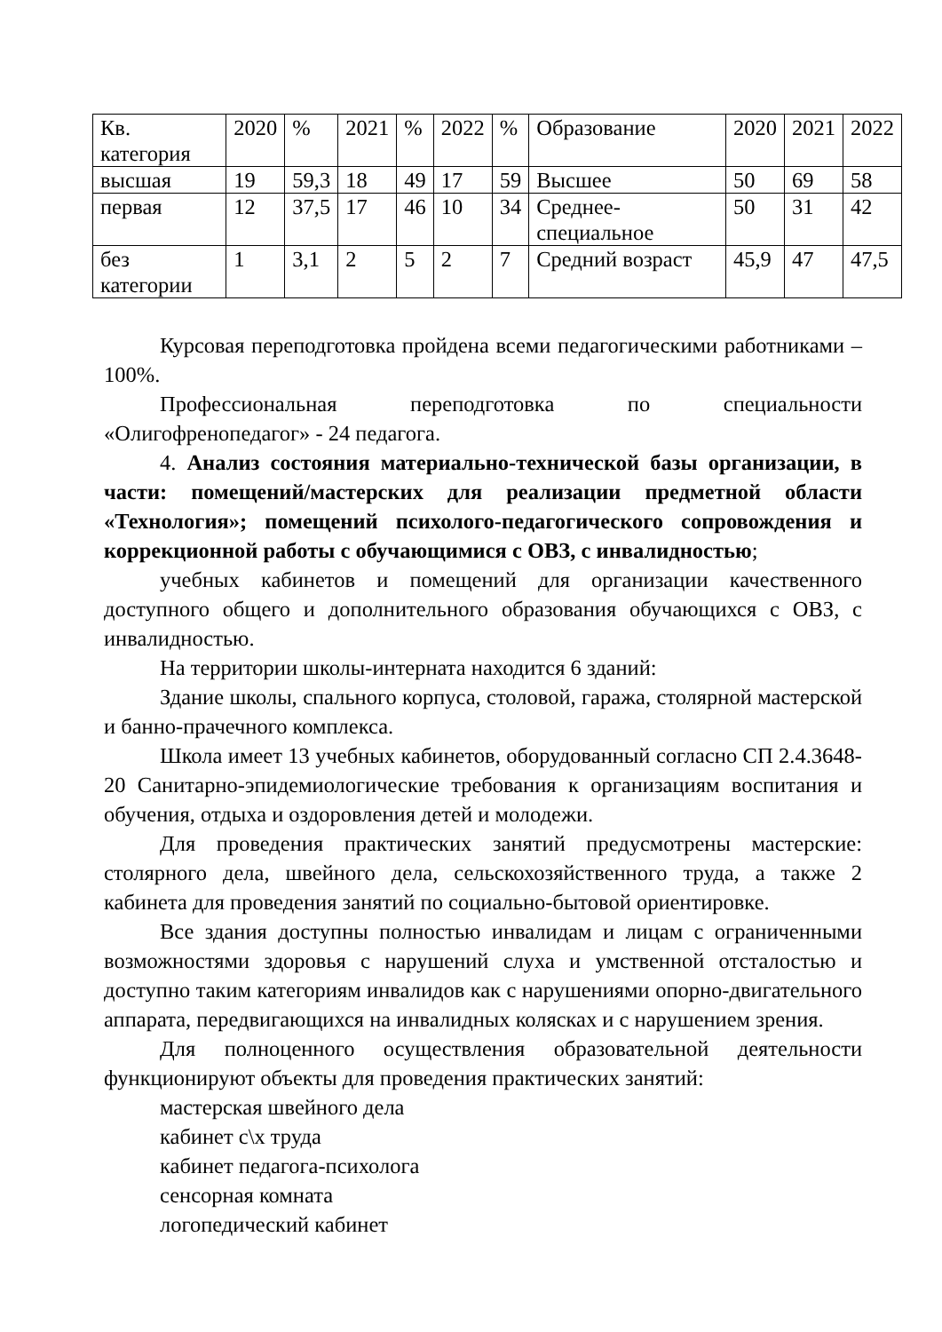| Кв. категория | 2020 | % | 2021 | % | 2022 | % | Образование | 2020 | 2021 | 2022 |
| высшая | 19 | 59,3 | 18 | 49 | 17 | 59 | Высшее | 50 | 69 | 58 |
| первая | 12 | 37,5 | 17 | 46 | 10 | 34 | Среднее-специальное | 50 | 31 | 42 |
| без категории | 1 | 3,1 | 2 | 5 | 2 | 7 | Средний возраст | 45,9 | 47 | 47,5 |
Курсовая переподготовка пройдена всеми педагогическими работниками – 100%.
Профессиональная переподготовка по специальности «Олигофренопедагог» - 24 педагога.
4. Анализ состояния материально-технической базы организации, в части: помещений/мастерских для реализации предметной области «Технология»; помещений психолого-педагогического сопровождения и коррекционной работы с обучающимися с ОВЗ, с инвалидностью;
учебных кабинетов и помещений для организации качественного доступного общего и дополнительного образования обучающихся с ОВЗ, с инвалидностью.
На территории школы-интерната находится 6 зданий:
Здание школы, спального корпуса, столовой, гаража, столярной мастерской и банно-прачечного комплекса.
Школа имеет 13 учебных кабинетов, оборудованный согласно СП 2.4.3648-20 Санитарно-эпидемиологические требования к организациям воспитания и обучения, отдыха и оздоровления детей и молодежи.
Для проведения практических занятий предусмотрены мастерские: столярного дела, швейного дела, сельскохозяйственного труда, а также 2 кабинета для проведения занятий по социально-бытовой ориентировке.
Все здания доступны полностью инвалидам и лицам с ограниченными возможностями здоровья с нарушений слуха и умственной отсталостью и доступно таким категориям инвалидов как с нарушениями опорно-двигательного аппарата, передвигающихся на инвалидных колясках и с нарушением зрения.
Для полноценного осуществления образовательной деятельности функционируют объекты для проведения практических занятий:
мастерская швейного дела
кабинет с\х труда
кабинет педагога-психолога
сенсорная комната
логопедический кабинет